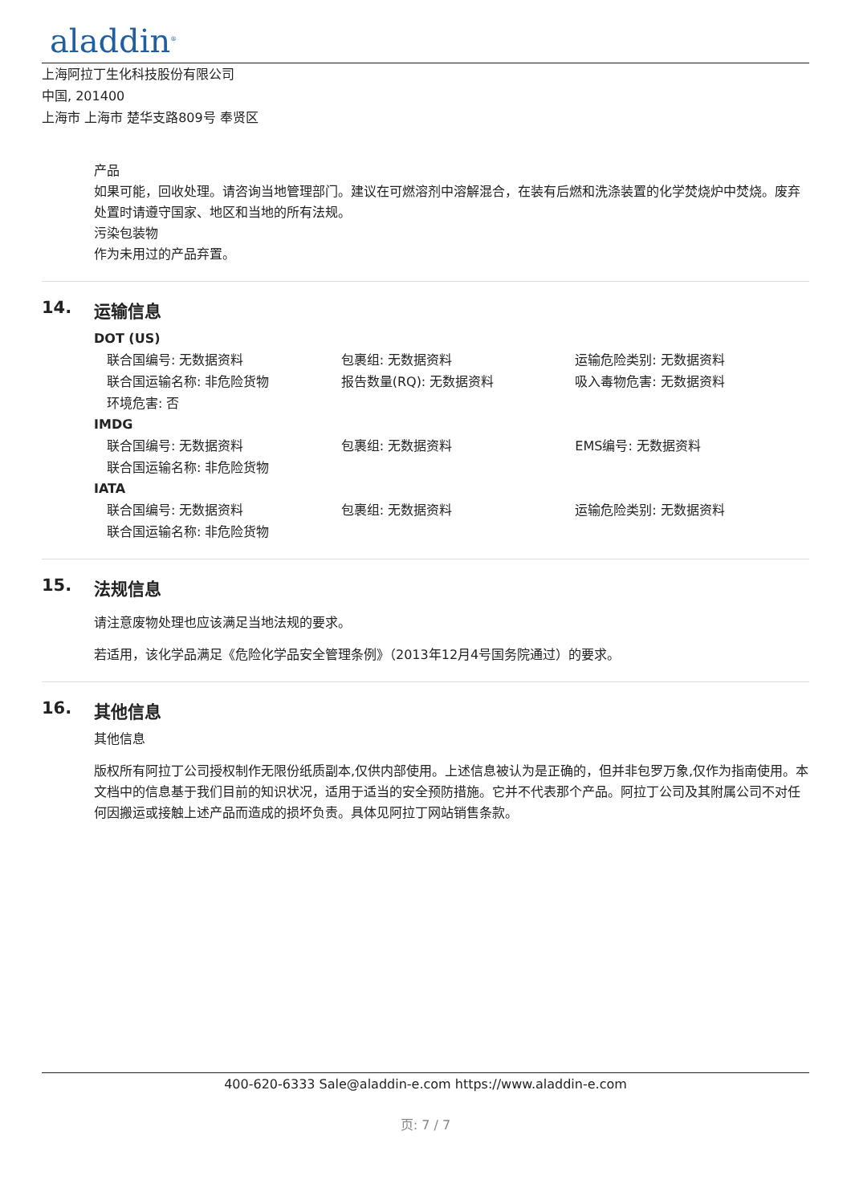aladdin<sup>®</sup>
上海阿拉丁生化科技股份有限公司
中国, 201400
上海市 上海市 楚华支路809号 奉贤区
产品
如果可能，回收处理。请咨询当地管理部门。建议在可燃溶剂中溶解混合，在装有后燃和洗涤装置的化学焚烧炉中焚烧。废弃处置时请遵守国家、地区和当地的所有法规。
污染包装物
作为未用过的产品弃置。
14. 运输信息
DOT (US)
联合国编号: 无数据资料 包裹组: 无数据资料 运输危险类别: 无数据资料
联合国运输名称: 非危险货物 报告数量(RQ): 无数据资料 吸入毒物危害: 无数据资料
环境危害: 否
IMDG
联合国编号: 无数据资料 包裹组: 无数据资料 EMS编号: 无数据资料
联合国运输名称: 非危险货物
IATA
联合国编号: 无数据资料 包裹组: 无数据资料 运输危险类别: 无数据资料
联合国运输名称: 非危险货物
15. 法规信息
请注意废物处理也应该满足当地法规的要求。
若适用，该化学品满足《危险化学品安全管理条例》（2013年12月4号国务院通过）的要求。
16. 其他信息
其他信息
版权所有阿拉丁公司授权制作无限份纸质副本,仅供内部使用。上述信息被认为是正确的，但并非包罗万象,仅作为指南使用。本文档中的信息基于我们目前的知识状况，适用于适当的安全预防措施。它并不代表那个产品。阿拉丁公司及其附属公司不对任何因搬运或接触上述产品而造成的损坏负责。具体见阿拉丁网站销售条款。
400-620-6333 Sale@aladdin-e.com https://www.aladdin-e.com
页: 7 / 7